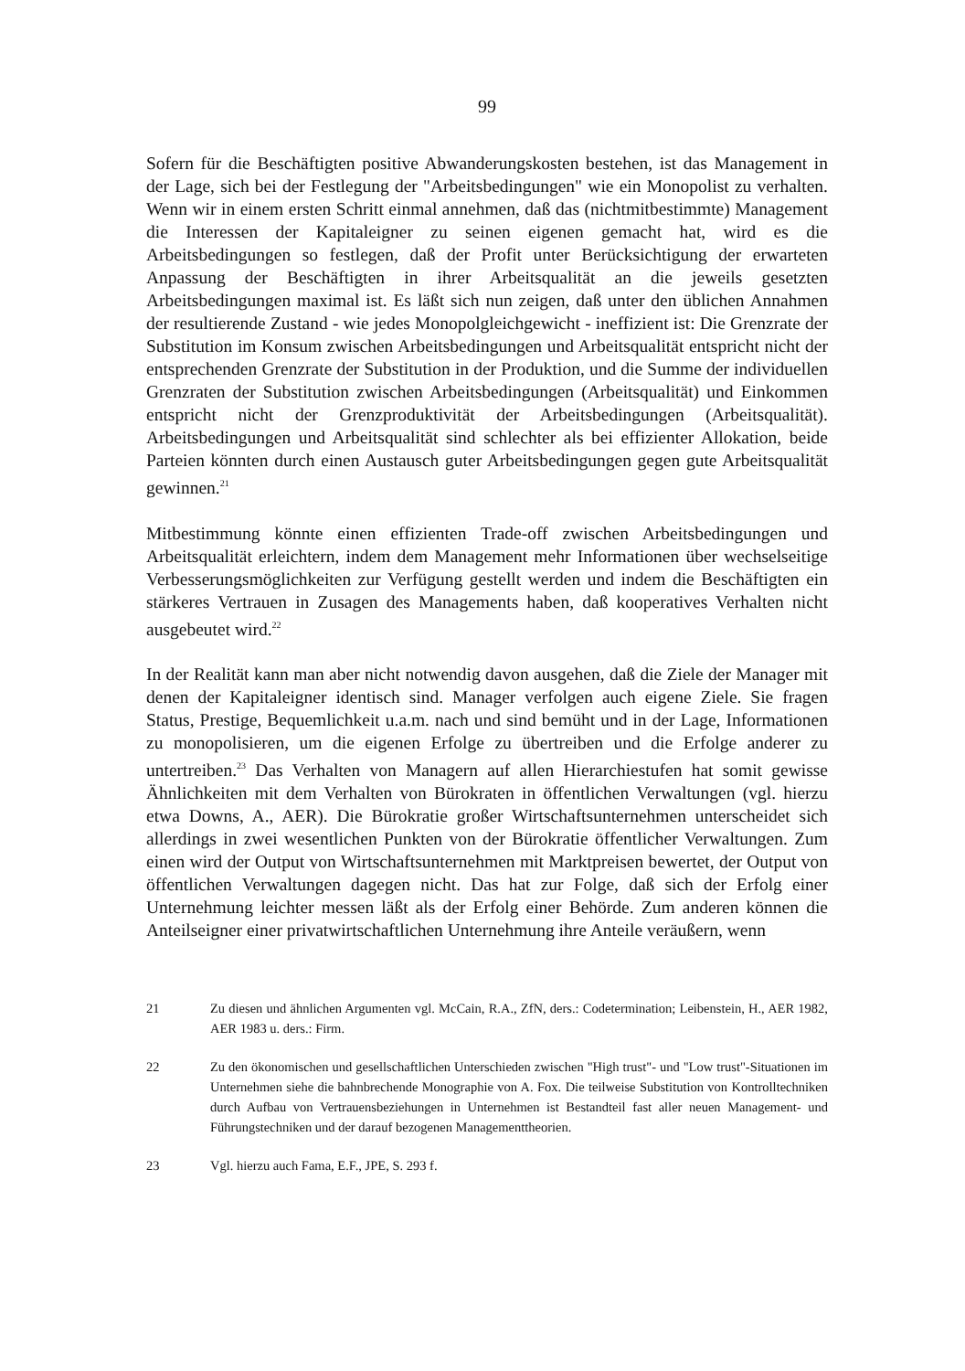99
Sofern für die Beschäftigten positive Abwanderungskosten bestehen, ist das Management in der Lage, sich bei der Festlegung der "Arbeitsbedingungen" wie ein Monopolist zu verhalten. Wenn wir in einem ersten Schritt einmal annehmen, daß das (nichtmitbestimmte) Management die Interessen der Kapitaleigner zu seinen eigenen gemacht hat, wird es die Arbeitsbedingungen so festlegen, daß der Profit unter Berücksichtigung der erwarteten Anpassung der Beschäftigten in ihrer Arbeitsqualität an die jeweils gesetzten Arbeitsbedingungen maximal ist. Es läßt sich nun zeigen, daß unter den üblichen Annahmen der resultierende Zustand - wie jedes Monopolgleichgewicht - ineffizient ist: Die Grenzrate der Substitution im Konsum zwischen Arbeitsbedingungen und Arbeitsqualität entspricht nicht der entsprechenden Grenzrate der Substitution in der Produktion, und die Summe der individuellen Grenzraten der Substitution zwischen Arbeitsbedingungen (Arbeitsqualität) und Einkommen entspricht nicht der Grenzproduktivität der Arbeitsbedingungen (Arbeitsqualität). Arbeitsbedingungen und Arbeitsqualität sind schlechter als bei effizienter Allokation, beide Parteien könnten durch einen Austausch guter Arbeitsbedingungen gegen gute Arbeitsqualität gewinnen.<sup>21</sup>
Mitbestimmung könnte einen effizienten Trade-off zwischen Arbeitsbedingungen und Arbeitsqualität erleichtern, indem dem Management mehr Informationen über wechselseitige Verbesserungsmöglichkeiten zur Verfügung gestellt werden und indem die Beschäftigten ein stärkeres Vertrauen in Zusagen des Managements haben, daß kooperatives Verhalten nicht ausgebeutet wird.<sup>22</sup>
In der Realität kann man aber nicht notwendig davon ausgehen, daß die Ziele der Manager mit denen der Kapitaleigner identisch sind. Manager verfolgen auch eigene Ziele. Sie fragen Status, Prestige, Bequemlichkeit u.a.m. nach und sind bemüht und in der Lage, Informationen zu monopolisieren, um die eigenen Erfolge zu übertreiben und die Erfolge anderer zu untertreiben.<sup>23</sup> Das Verhalten von Managern auf allen Hierarchiestufen hat somit gewisse Ähnlichkeiten mit dem Verhalten von Bürokraten in öffentlichen Verwaltungen (vgl. hierzu etwa Downs, A., AER). Die Bürokratie großer Wirtschaftsunternehmen unterscheidet sich allerdings in zwei wesentlichen Punkten von der Bürokratie öffentlicher Verwaltungen. Zum einen wird der Output von Wirtschaftsunternehmen mit Marktpreisen bewertet, der Output von öffentlichen Verwaltungen dagegen nicht. Das hat zur Folge, daß sich der Erfolg einer Unternehmung leichter messen läßt als der Erfolg einer Behörde. Zum anderen können die Anteilseigner einer privatwirtschaftlichen Unternehmung ihre Anteile veräußern, wenn
21 Zu diesen und ähnlichen Argumenten vgl. McCain, R.A., ZfN, ders.: Codetermination; Leibenstein, H., AER 1982, AER 1983 u. ders.: Firm.
22 Zu den ökonomischen und gesellschaftlichen Unterschieden zwischen "High trust"- und "Low trust"-Situationen im Unternehmen siehe die bahnbrechende Monographie von A. Fox. Die teilweise Substitution von Kontrolltechniken durch Aufbau von Vertrauensbeziehungen in Unternehmen ist Bestandteil fast aller neuen Management- und Führungstechniken und der darauf bezogenen Managementtheorien.
23 Vgl. hierzu auch Fama, E.F., JPE, S. 293 f.